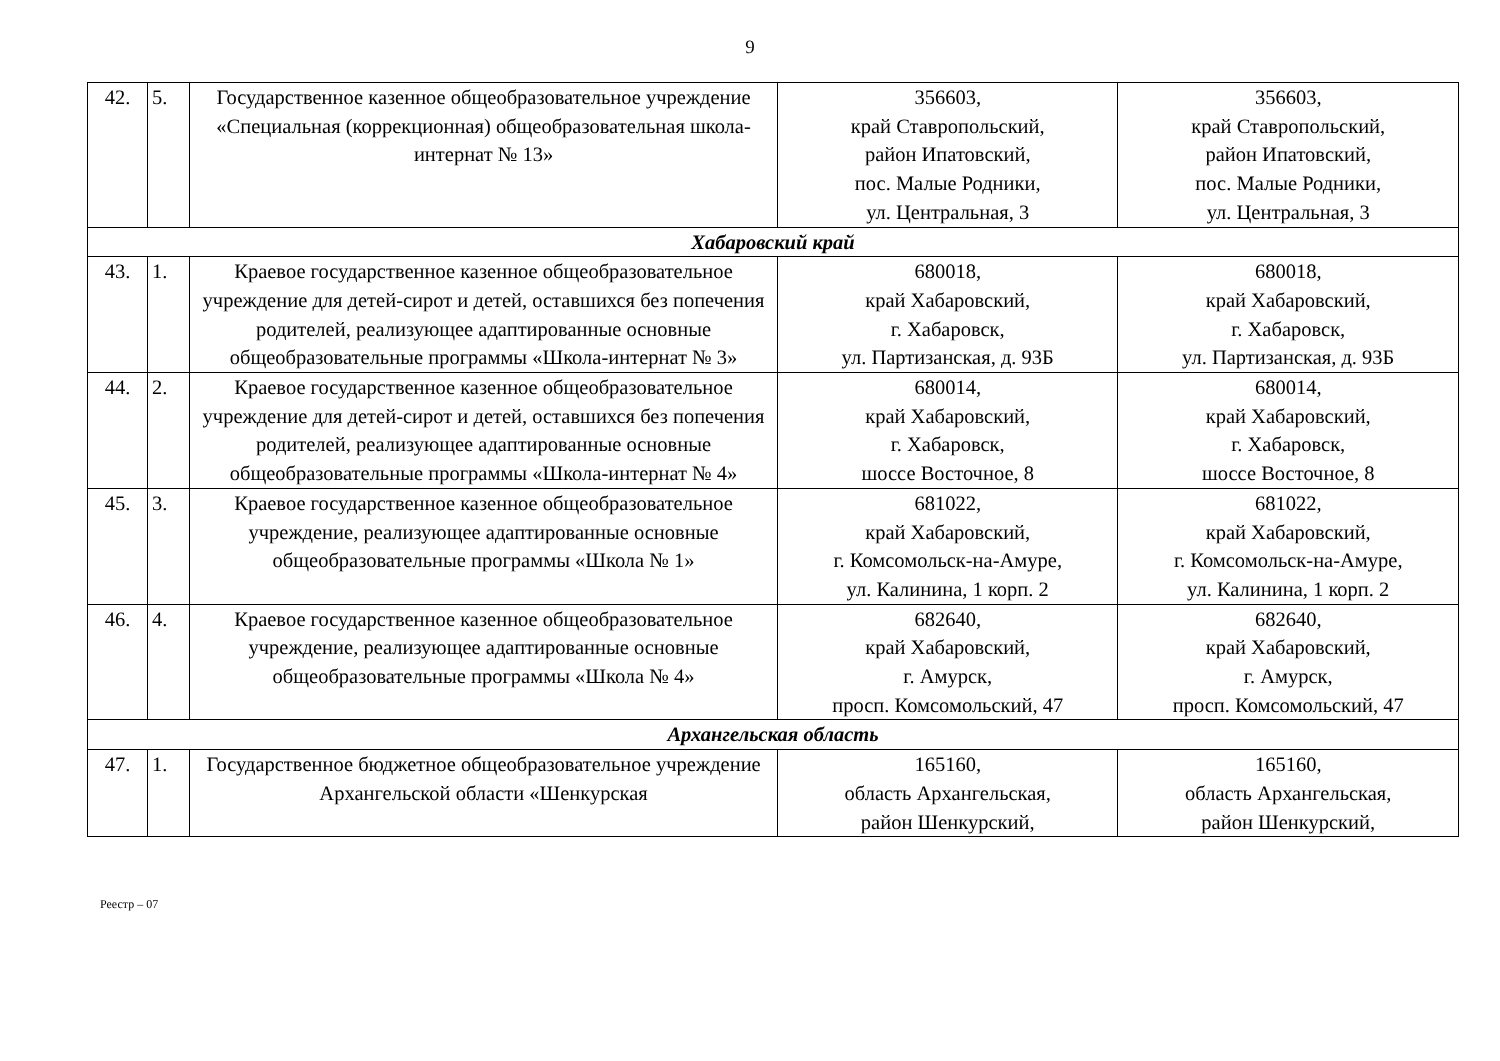9
| 42. | 5. | Государственное казенное общеобразовательное учреждение «Специальная (коррекционная) общеобразовательная школа-интернат № 13» | 356603, край Ставропольский, район Ипатовский, пос. Малые Родники, ул. Центральная, 3 | 356603, край Ставропольский, район Ипатовский, пос. Малые Родники, ул. Центральная, 3 |
| Хабаровский край | | | | |
| 43. | 1. | Краевое государственное казенное общеобразовательное учреждение для детей-сирот и детей, оставшихся без попечения родителей, реализующее адаптированные основные общеобразовательные программы «Школа-интернат № 3» | 680018, край Хабаровский, г. Хабаровск, ул. Партизанская, д. 93Б | 680018, край Хабаровский, г. Хабаровск, ул. Партизанская, д. 93Б |
| 44. | 2. | Краевое государственное казенное общеобразовательное учреждение для детей-сирот и детей, оставшихся без попечения родителей, реализующее адаптированные основные общеобразовательные программы «Школа-интернат № 4» | 680014, край Хабаровский, г. Хабаровск, шоссе Восточное, 8 | 680014, край Хабаровский, г. Хабаровск, шоссе Восточное, 8 |
| 45. | 3. | Краевое государственное казенное общеобразовательное учреждение, реализующее адаптированные основные общеобразовательные программы «Школа № 1» | 681022, край Хабаровский, г. Комсомольск-на-Амуре, ул. Калинина, 1 корп. 2 | 681022, край Хабаровский, г. Комсомольск-на-Амуре, ул. Калинина, 1 корп. 2 |
| 46. | 4. | Краевое государственное казенное общеобразовательное учреждение, реализующее адаптированные основные общеобразовательные программы «Школа № 4» | 682640, край Хабаровский, г. Амурск, просп. Комсомольский, 47 | 682640, край Хабаровский, г. Амурск, просп. Комсомольский, 47 |
| Архангельская область | | | | |
| 47. | 1. | Государственное бюджетное общеобразовательное учреждение Архангельской области «Шенкурская | 165160, область Архангельская, район Шенкурский, | 165160, область Архангельская, район Шенкурский, |
Реестр – 07